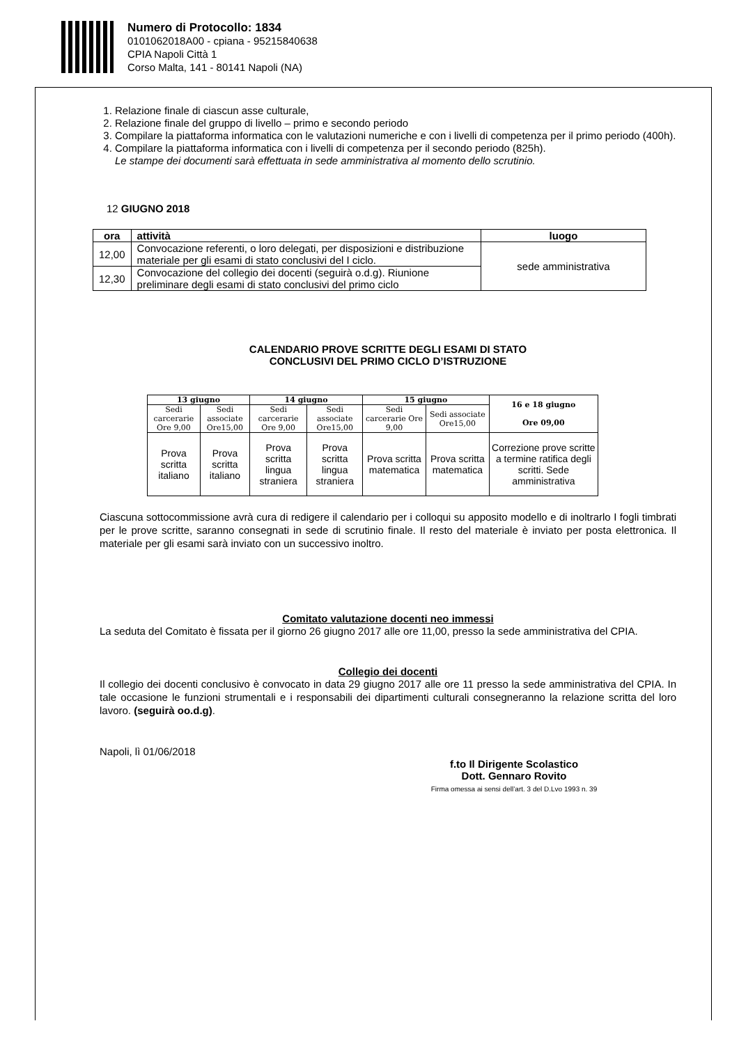Numero di Protocollo: 1834
0101062018A00 - cpiana - 95215840638
CPIA Napoli Città 1
Corso Malta, 141 - 80141 Napoli (NA)
1. Relazione finale di ciascun asse culturale,
2. Relazione finale del gruppo di livello – primo e secondo periodo
3. Compilare la piattaforma informatica con le valutazioni numeriche e con i livelli di competenza per il primo periodo (400h).
4. Compilare la piattaforma informatica con i livelli di competenza per il secondo periodo (825h).
Le stampe dei documenti sarà effettuata in sede amministrativa al momento dello scrutinio.
12 GIUGNO 2018
| ora | attività | luogo |
| --- | --- | --- |
| 12,00 | Convocazione referenti, o loro delegati, per disposizioni e distribuzione materiale per gli esami di stato conclusivi del I ciclo. | sede amministrativa |
| 12,30 | Convocazione del collegio dei docenti (seguirà o.d.g). Riunione preliminare degli esami di stato conclusivi del primo ciclo | |
CALENDARIO PROVE SCRITTE DEGLI ESAMI DI STATO
CONCLUSIVI DEL PRIMO CICLO D’ISTRUZIONE
| 13 giugno | | 14 giugno | | 15 giugno | | 16 e 18 giugno Ore 09,00 |
| --- | --- | --- | --- | --- | --- | --- |
| Sedi carcerarie Ore 9,00 | Sedi associate Ore15,00 | Sedi carcerarie Ore 9,00 | Sedi associate Ore15,00 | Sedi carcerarie Ore 9,00 | Sedi associate Ore15,00 | |
| Prova scritta italiano | Prova scritta italiano | Prova scritta lingua straniera | Prova scritta lingua straniera | Prova scritta matematica | Prova scritta matematica | Correzione prove scritte a termine ratifica degli scritti. Sede amministrativa |
Ciascuna sottocommissione avrà cura di redigere il calendario per i colloqui su apposito modello e di inoltrarlo I fogli timbrati per le prove scritte, saranno consegnati in sede di scrutinio finale. Il resto del materiale è inviato per posta elettronica. Il materiale per gli esami sarà inviato con un successivo inoltro.
Comitato valutazione docenti neo immessi
La seduta del Comitato è fissata per il giorno 26 giugno 2017 alle ore 11,00, presso la sede amministrativa del CPIA.
Collegio dei docenti
Il collegio dei docenti conclusivo è convocato in data 29 giugno 2017 alle ore 11 presso la sede amministrativa del CPIA. In tale occasione le funzioni strumentali e i responsabili dei dipartimenti culturali consegneranno la relazione scritta del loro lavoro. (seguirà oo.d.g).
Napoli, lì 01/06/2018
f.to Il Dirigente Scolastico
Dott. Gennaro Rovito
Firma omessa ai sensi dell’art. 3 del D.Lvo 1993 n. 39